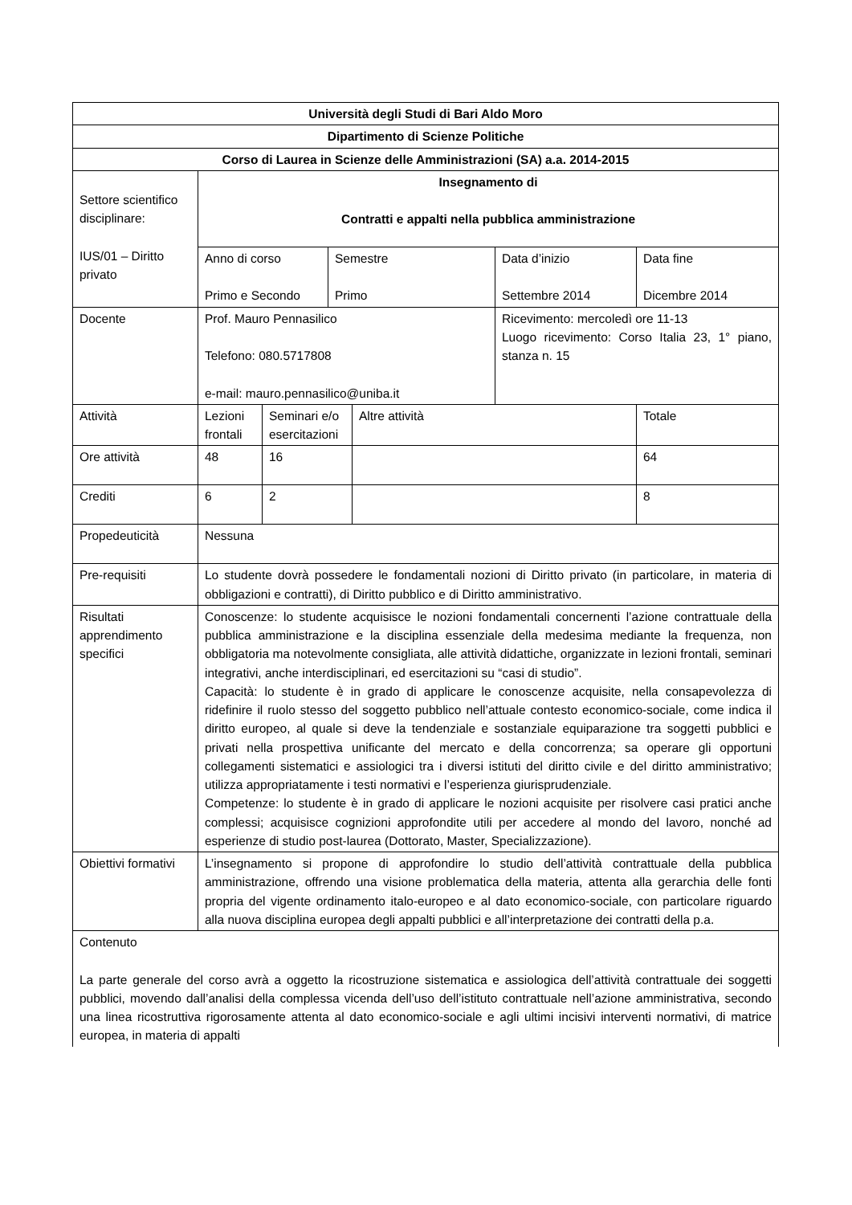| Università degli Studi di Bari Aldo Moro | | | | | | |
| Dipartimento di Scienze Politiche | | | | | | |
| Corso di Laurea in Scienze delle Amministrazioni (SA) a.a. 2014-2015 | | | | | | |
| Settore scientifico disciplinare: IUS/01 – Diritto privato | Insegnamento di Contratti e appalti nella pubblica amministrazione | | | | | |
| | Anno di corso Primo e Secondo | | Semestre Primo | | Data d’inizio Settembre 2014 | Data fine Dicembre 2014 |
| Docente | Prof. Mauro Pennasilico Telefono: 080.5717808 e-mail: mauro.pennasilico@uniba.it | | | | Ricevimento: mercoledì ore 11-13 Luogo ricevimento: Corso Italia 23, 1° piano, stanza n. 15 | |
| Attività | Lezioni frontali | Seminari e/o esercitazioni | | Altre attività | | Totale |
| Ore attività | 48 | 16 | | | | 64 |
| Crediti | 6 | 2 | | | | 8 |
| Propedeuticità | Nessuna | | | | | |
| Pre-requisiti | Lo studente dovrà possedere le fondamentali nozioni di Diritto privato (in particolare, in materia di obbligazioni e contratti), di Diritto pubblico e di Diritto amministrativo. | | | | | |
| Risultati apprendimento specifici | Conoscenze: lo studente acquisisce le nozioni fondamentali concernenti l’azione contrattuale della pubblica amministrazione e la disciplina essenziale della medesima mediante la frequenza, non obbligatoria ma notevolmente consigliata, alle attività didattiche, organizzate in lezioni frontali, seminari integrativi, anche interdisciplinari, ed esercitazioni su “casi di studio”. Capacità: lo studente è in grado di applicare le conoscenze acquisite, nella consapevolezza di ridefinire il ruolo stesso del soggetto pubblico nell’attuale contesto economico-sociale, come indica il diritto europeo, al quale si deve la tendenziale e sostanziale equiparazione tra soggetti pubblici e privati nella prospettiva unificante del mercato e della concorrenza; sa operare gli opportuni collegamenti sistematici e assiologici tra i diversi istituti del diritto civile e del diritto amministrativo; utilizza appropriatamente i testi normativi e l’esperienza giurisprudenziale. Competenze: lo studente è in grado di applicare le nozioni acquisite per risolvere casi pratici anche complessi; acquisisce cognizioni approfondite utili per accedere al mondo del lavoro, nonché ad esperienze di studio post-laurea (Dottorato, Master, Specializzazione). | | | | | |
| Obiettivi formativi | L’insegnamento si propone di approfondire lo studio dell’attività contrattuale della pubblica amministrazione, offrendo una visione problematica della materia, attenta alla gerarchia delle fonti propria del vigente ordinamento italo-europeo e al dato economico-sociale, con particolare riguardo alla nuova disciplina europea degli appalti pubblici e all’interpretazione dei contratti della p.a. | | | | | |
| Contenuto La parte generale del corso avrà a oggetto la ricostruzione sistematica e assiologica dell’attività contrattuale dei soggetti pubblici, movendo dall’analisi della complessa vicenda dell’uso dell’istituto contrattuale nell’azione amministrativa, secondo una linea ricostruttiva rigorosamente attenta al dato economico-sociale e agli ultimi incisivi interventi normativi, di matrice europea, in materia di appalti | | | | | | |